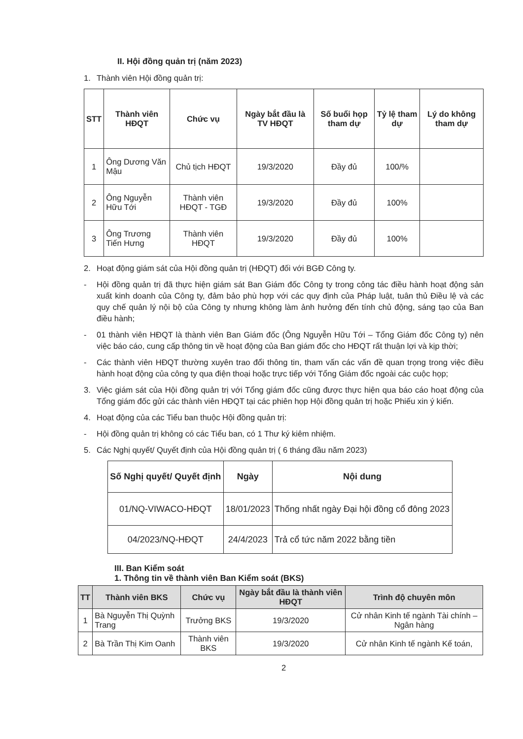II. Hội đồng quản trị (năm 2023)
1. Thành viên Hội đồng quản trị:
| STT | Thành viên HĐQT | Chức vụ | Ngày bắt đầu là TV HĐQT | Số buổi họp tham dự | Tỷ lệ tham dự | Lý do không tham dự |
| --- | --- | --- | --- | --- | --- | --- |
| 1 | Ông Dương Văn Mậu | Chủ tịch HĐQT | 19/3/2020 | Đầy đủ | 100/% | |
| 2 | Ông Nguyễn Hữu Tới | Thành viên HĐQT - TGĐ | 19/3/2020 | Đầy đủ | 100% | |
| 3 | Ông Trương Tiến Hưng | Thành viên HĐQT | 19/3/2020 | Đầy đủ | 100% | |
2. Hoạt động giám sát của Hội đồng quản trị (HĐQT) đối với BGĐ Công ty.
- Hội đồng quản trị đã thực hiện giám sát Ban Giám đốc Công ty trong công tác điều hành hoạt động sản xuất kinh doanh của Công ty, đảm bảo phù hợp với các quy định của Pháp luật, tuân thủ Điều lệ và các quy chế quản lý nội bộ của Công ty nhưng không làm ảnh hưởng đến tính chủ động, sáng tạo của Ban điều hành;
- 01 thành viên HĐQT là thành viên Ban Giám đốc (Ông Nguyễn Hữu Tới – Tổng Giám đốc Công ty) nên việc báo cáo, cung cấp thông tin về hoạt động của Ban giám đốc cho HĐQT rất thuận lợi và kịp thời;
- Các thành viên HĐQT thường xuyên trao đổi thông tin, tham vấn các vấn đề quan trọng trong việc điều hành hoạt động của công ty qua điện thoại hoặc trực tiếp với Tổng Giám đốc ngoài các cuộc họp;
3. Việc giám sát của Hội đồng quản trị với Tổng giám đốc cũng được thực hiện qua báo cáo hoạt động của Tổng giám đốc gửi các thành viên HĐQT tại các phiên họp Hội đồng quản trị hoặc Phiếu xin ý kiến.
4. Hoạt động của các Tiểu ban thuộc Hội đồng quản trị:
- Hội đồng quản trị không có các Tiểu ban, có 1 Thư ký kiêm nhiệm.
5. Các Nghị quyết/ Quyết định của Hội đồng quản trị ( 6 tháng đầu năm 2023)
| Số Nghị quyết/ Quyết định | Ngày | Nội dung |
| --- | --- | --- |
| 01/NQ-VIWACO-HĐQT | 18/01/2023 | Thống nhất ngày Đại hội đồng cổ đông 2023 |
| 04/2023/NQ-HĐQT | 24/4/2023 | Trả cổ tức năm 2022 bằng tiền |
III. Ban Kiểm soát
1. Thông tin về thành viên Ban Kiểm soát (BKS)
| TT | Thành viên BKS | Chức vụ | Ngày bắt đầu là thành viên HĐQT | Trình độ chuyên môn |
| --- | --- | --- | --- | --- |
| 1 | Bà Nguyễn Thị Quỳnh Trang | Trưởng BKS | 19/3/2020 | Cử nhân Kinh tế ngành Tài chính – Ngân hàng |
| 2 | Bà Trần Thị Kim Oanh | Thành viên BKS | 19/3/2020 | Cử nhân Kinh tế ngành Kế toán, |
2